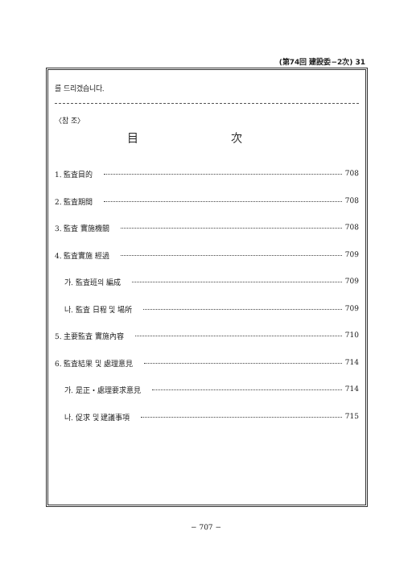(第74回 建設委−2次) 31
를 드리겠습니다.
〈참 조〉
目 次
1. 監査目的 708
2. 監査期間 708
3. 監査 實施機關 708
4. 監査實施 經過 709
가. 監査班의 編成 709
나. 監査 日程 및 場所 709
5. 主要監査 實施內容 710
6. 監査結果 및 處理意見 714
가. 是正・處理要求意見 714
나. 促求 및 建議事項 715
− 707 −